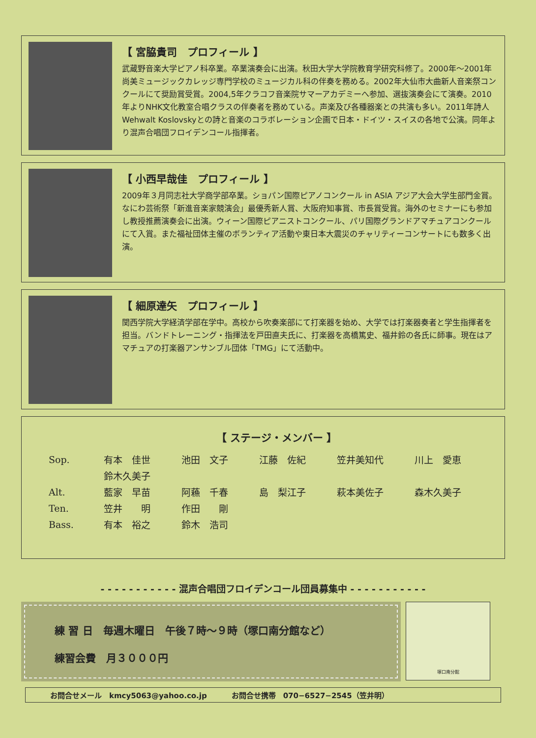【 宮脇貴司　プロフィール 】
武蔵野音楽大学ピアノ科卒業。卒業演奏会に出演。秋田大学大学院教育学研究科修了。2000年〜2001年尚美ミュージックカレッジ専門学校のミュージカル科の伴奏を務める。2002年大仙市大曲新人音楽祭コンクールにて奨励賞受賞。2004,5年クラコフ音楽院サマーアカデミーへ参加、選抜演奏会にて演奏。2010年よりNHK文化教室合唱クラスの伴奏者を務めている。声楽及び各種器楽との共演も多い。2011年詩人Wehwalt Koslovskyとの詩と音楽のコラボレーション企画で日本・ドイツ・スイスの各地で公演。同年より混声合唱団フロイデンコール指揮者。
【 小西早哉佳　プロフィール 】
2009年３月同志社大学商学部卒業。ショパン国際ピアノコンクール in ASIA アジア大会大学生部門金賞。なにわ芸術祭「新進音楽家競演会」最優秀新人賞、大阪府知事賞、市長賞受賞。海外のセミナーにも参加し教授推薦演奏会に出演。ウィーン国際ピアニストコンクール、パリ国際グランドアマチュアコンクールにて入賞。また福祉団体主催のボランティア活動や東日本大震災のチャリティーコンサートにも数多く出演。
【 細原達矢　プロフィール 】
関西学院大学経済学部在学中。高校から吹奏楽部にて打楽器を始め、大学では打楽器奏者と学生指揮者を担当。バンドトレーニング・指揮法を戸田直夫氏に、打楽器を高橋篤史、福井鈴の各氏に師事。現在はアマチュアの打楽器アンサンブル団体「TMG」にて活動中。
【 ステージ・メンバー 】
| Sop. | 有本 佳世 | 池田 文子 | 江藤 佐紀 | 笠井美知代 | 川上 愛恵 |
| | 鈴木久美子 | | | | |
| Alt. | 藍家 早苗 | 阿蘓 千春 | 島 梨江子 | 萩本美佐子 | 森木久美子 |
| Ten. | 笠井 明 | 作田 剛 | | | |
| Bass. | 有本 裕之 | 鈴木 浩司 | | | |
- - - - - - - - - - - 混声合唱団フロイデンコール団員募集中 - - - - - - - - - - -
練 習 日　毎週木曜日　午後７時〜９時（塚口南分館など）
練習会費　月３０００円
塚口南分館
お問合せメール　kmcy5063@yahoo.co.jp お問合せ携帯　070−6527−2545（笠井明）